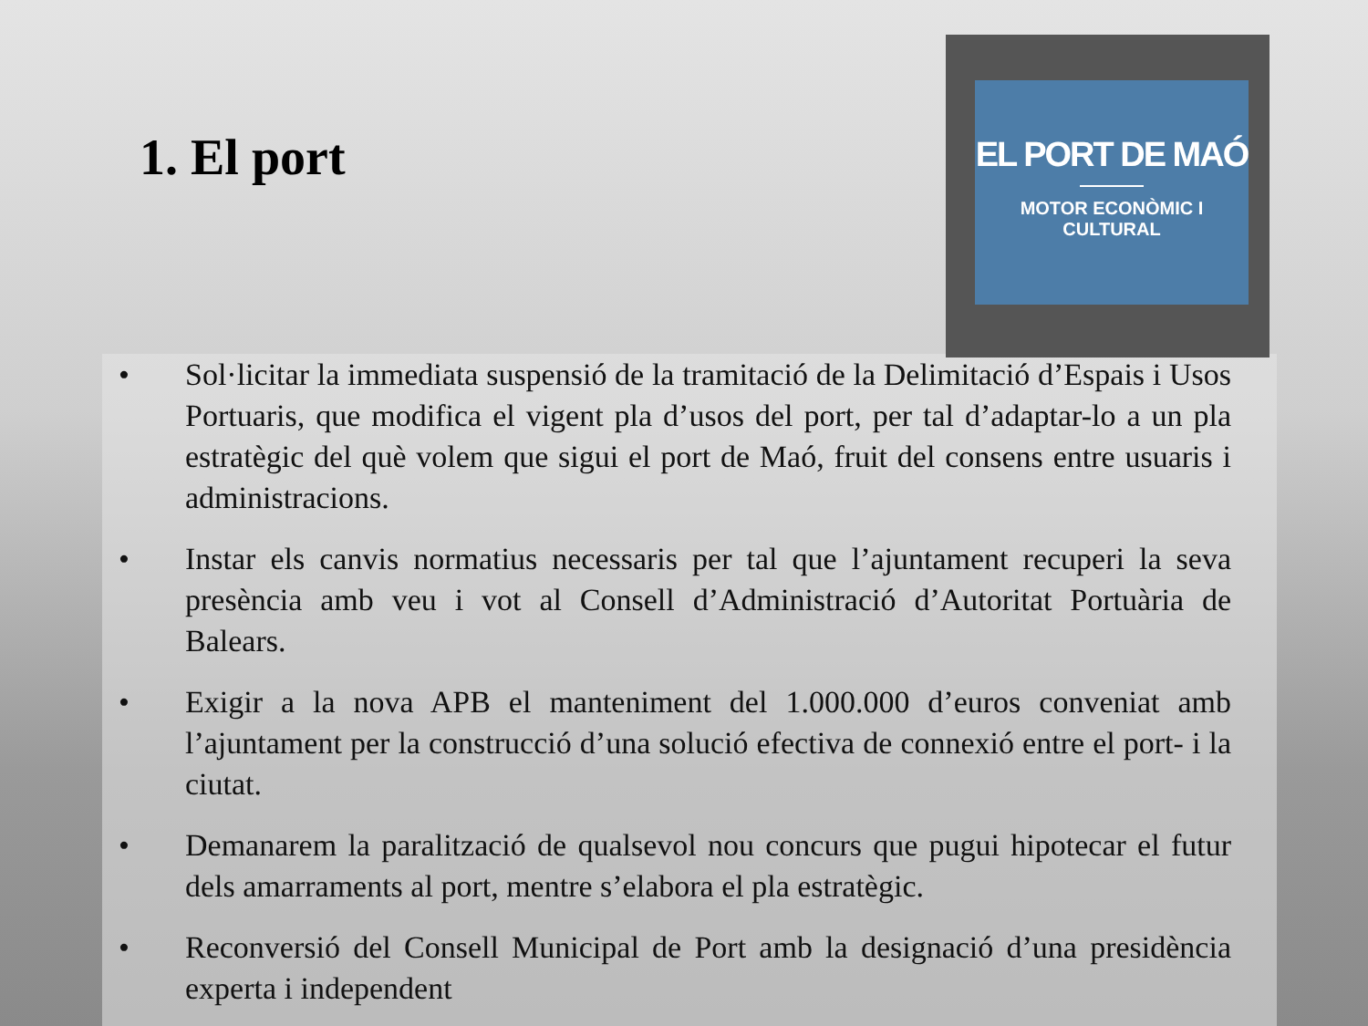1. El port
EL PORT DE MAÓ
MOTOR ECONÒMIC I CULTURAL
• Sol·licitar la immediata suspensió de la tramitació de la Delimitació d’Espais i Usos Portuaris, que modifica el vigent pla d’usos del port, per tal d’adaptar-lo a un pla estratègic del què volem que sigui el port de Maó, fruit del consens entre usuaris i administracions.
• Instar els canvis normatius necessaris per tal que l’ajuntament recuperi la seva presència amb veu i vot al Consell d’Administració d’Autoritat Portuària de Balears.
• Exigir a la nova APB el manteniment del 1.000.000 d’euros conveniat amb l’ajuntament per la construcció d’una solució efectiva de connexió entre el port- i la ciutat.
• Demanarem la paralització de qualsevol nou concurs que pugui hipotecar el futur dels amarraments al port, mentre s’elabora el pla estratègic.
• Reconversió del Consell Municipal de Port amb la designació d’una presidència experta i independent